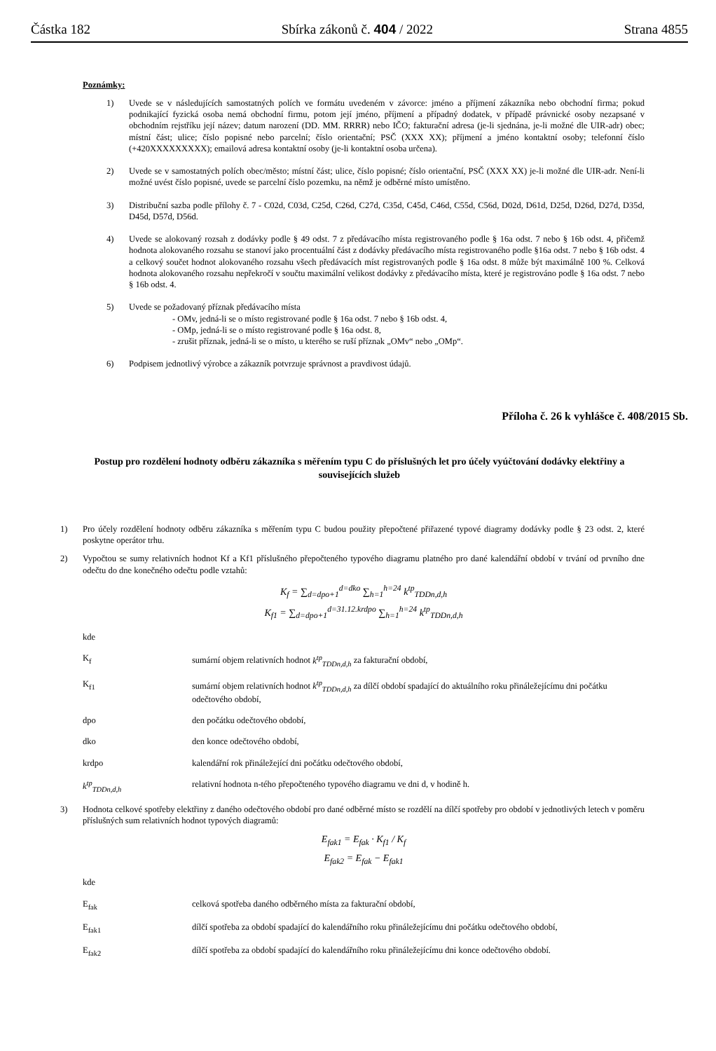Částka 182 Sbírka zákonů č. 404 / 2022 Strana 4855
Poznámky:
1) Uvede se v následujících samostatných polích ve formátu uvedeném v závorce: jméno a příjmení zákazníka nebo obchodní firma; pokud podnikající fyzická osoba nemá obchodní firmu, potom její jméno, příjmení a případný dodatek, v případě právnické osoby nezapsané v obchodním rejstříku její název; datum narození (DD. MM. RRRR) nebo IČO; fakturační adresa (je-li sjednána, je-li možné dle UIR-adr) obec; místní část; ulice; číslo popisné nebo parcelní; číslo orientační; PSČ (XXX XX); příjmení a jméno kontaktní osoby; telefonní číslo (+420XXXXXXXXX); emailová adresa kontaktní osoby (je-li kontaktní osoba určena).
2) Uvede se v samostatných polích obec/město; místní část; ulice, číslo popisné; číslo orientační, PSČ (XXX XX) je-li možné dle UIR-adr. Není-li možné uvést číslo popisné, uvede se parcelní číslo pozemku, na němž je odběrné místo umístěno.
3) Distribuční sazba podle přílohy č. 7 - C02d, C03d, C25d, C26d, C27d, C35d, C45d, C46d, C55d, C56d, D02d, D61d, D25d, D26d, D27d, D35d, D45d, D57d, D56d.
4) Uvede se alokovaný rozsah z dodávky podle § 49 odst. 7 z předávacího místa registrovaného podle § 16a odst. 7 nebo § 16b odst. 4, přičemž hodnota alokovaného rozsahu se stanoví jako procentuální část z dodávky předávacího místa registrovaného podle §16a odst. 7 nebo § 16b odst. 4 a celkový součet hodnot alokovaného rozsahu všech předávacích míst registrovaných podle § 16a odst. 8 může být maximálně 100 %. Celková hodnota alokovaného rozsahu nepřekročí v součtu maximální velikost dodávky z předávacího místa, které je registrováno podle § 16a odst. 7 nebo § 16b odst. 4.
5) Uvede se požadovaný příznak předávacího místa
- OMv, jedná-li se o místo registrované podle § 16a odst. 7 nebo § 16b odst. 4,
- OMp, jedná-li se o místo registrované podle § 16a odst. 8,
- zrušit příznak, jedná-li se o místo, u kterého se ruší příznak „OMv“ nebo „OMp“.
6) Podpisem jednotlivý výrobce a zákazník potvrzuje správnost a pravdivost údajů.
Příloha č. 26 k vyhlášce č. 408/2015 Sb.
Postup pro rozdělení hodnoty odběru zákazníka s měřením typu C do příslušných let pro účely vyúčtování dodávky elektřiny a souvisejících služeb
1) Pro účely rozdělení hodnoty odběru zákazníka s měřením typu C budou použity přepočtené přiřazené typové diagramy dodávky podle § 23 odst. 2, které poskytne operátor trhu.
2) Vypočtou se sumy relativních hodnot Kf a Kf1 příslušného přepočteného typového diagramu platného pro dané kalendářní období v trvání od prvního dne odečtu do dne konečného odečtu podle vztahů:
K<sub>f</sub> = ∑<sub>d=dpo+1</sub><sup>d=dko</sup> ∑<sub>h=1</sub><sup>h=24</sup> k<sup>tp</sup><sub>TDDn,d,h</sub>
K<sub>f1</sub> = ∑<sub>d=dpo+1</sub><sup>d=31.12.krdpo</sup> ∑<sub>h=1</sub><sup>h=24</sup> k<sup>tp</sup><sub>TDDn,d,h</sub>
kde
K<sub>f</sub> sumární objem relativních hodnot k<sup>tp</sup><sub>TDDn,d,h</sub> za fakturační období,
K<sub>f1</sub> sumární objem relativních hodnot k<sup>tp</sup><sub>TDDn,d,h</sub> za dílčí období spadající do aktuálního roku přináležejícímu dni počátku odečtového období,
dpo den počátku odečtového období,
dko den konce odečtového období,
krdpo kalendářní rok přináležející dni počátku odečtového období,
k<sup>tp</sup><sub>TDDn,d,h</sub> relativní hodnota n-tého přepočteného typového diagramu ve dni d, v hodině h.
3) Hodnota celkové spotřeby elektřiny z daného odečtového období pro dané odběrné místo se rozdělí na dílčí spotřeby pro období v jednotlivých letech v poměru příslušných sum relativních hodnot typových diagramů:
E<sub>fak1</sub> = E<sub>fak</sub> · K<sub>f1</sub> / K<sub>f</sub>
E<sub>fak2</sub> = E<sub>fak</sub> − E<sub>fak1</sub>
kde
E<sub>fak</sub> celková spotřeba daného odběrného místa za fakturační období,
E<sub>fak1</sub> dílčí spotřeba za období spadající do kalendářního roku přináležejícímu dni počátku odečtového období,
E<sub>fak2</sub> dílčí spotřeba za období spadající do kalendářního roku přináležejícímu dni konce odečtového období.